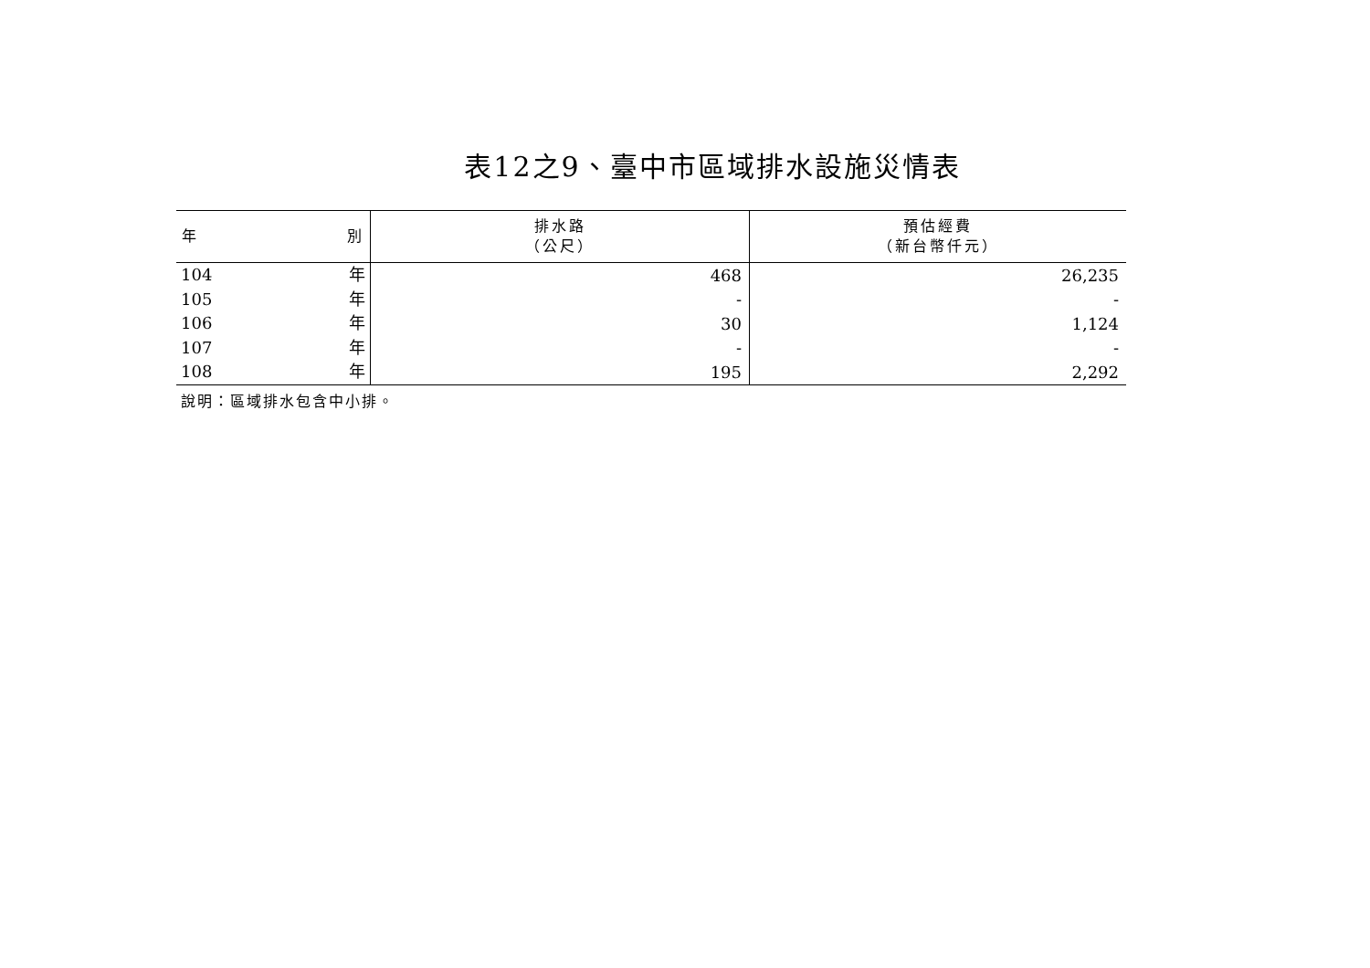表12之9、臺中市區域排水設施災情表
| 年 別 | 排水路 （公尺） | 預估經費 （新台幣仟元） |
| --- | --- | --- |
| 104 年 | 468 | 26,235 |
| 105 年 | - | - |
| 106 年 | 30 | 1,124 |
| 107 年 | - | - |
| 108 年 | 195 | 2,292 |
說明：區域排水包含中小排。